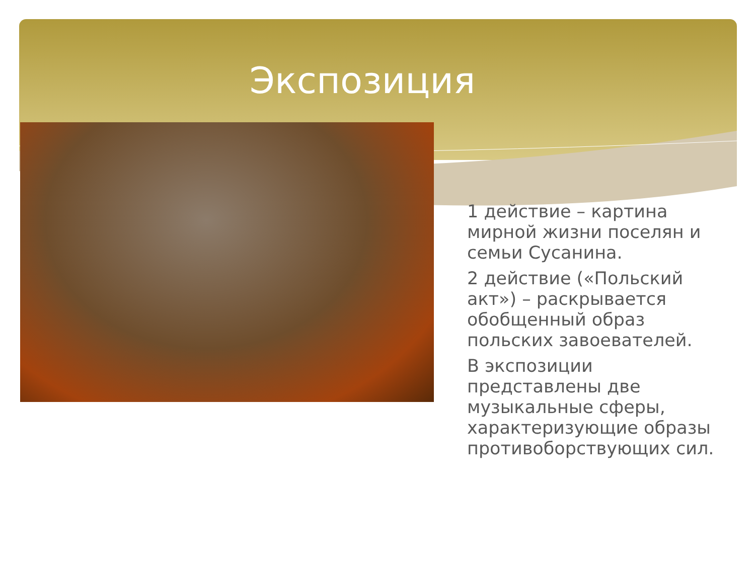Экспозиция
1 действие – картина мирной жизни поселян и семьи Сусанина.
2 действие («Польский акт») – раскрывается обобщенный образ польских завоевателей.
В экспозиции представлены две музыкальные сферы, характеризующие образы противоборствующих сил.